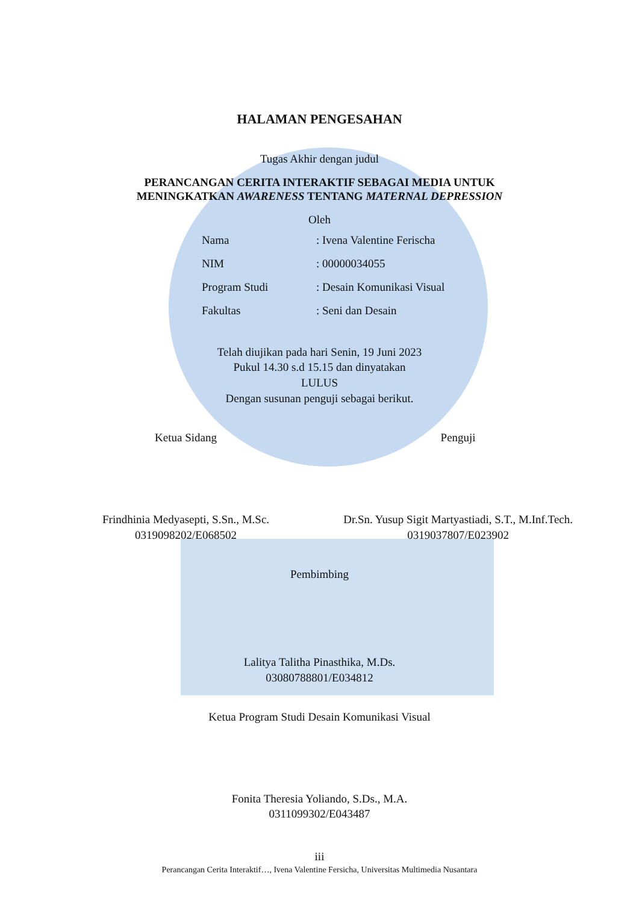HALAMAN PENGESAHAN
Tugas Akhir dengan judul
PERANCANGAN CERITA INTERAKTIF SEBAGAI MEDIA UNTUK
MENINGKATKAN AWARENESS TENTANG MATERNAL DEPRESSION
Oleh
Nama: Ivena Valentine Ferischa
NIM: 00000034055
Program Studi: Desain Komunikasi Visual
Fakultas: Seni dan Desain
Telah diujikan pada hari Senin, 19 Juni 2023
Pukul 14.30 s.d 15.15 dan dinyatakan
LULUS
Dengan susunan penguji sebagai berikut.
Ketua Sidang
Frindhinia Medyasepti, S.Sn., M.Sc.
0319098202/E068502
Penguji
Dr.Sn. Yusup Sigit Martyastiadi, S.T., M.Inf.Tech.
0319037807/E023902
Pembimbing
Lalitya Talitha Pinasthika, M.Ds.
03080788801/E034812
Ketua Program Studi Desain Komunikasi Visual
Fonita Theresia Yoliando, S.Ds., M.A.
0311099302/E043487
iii
Perancangan Cerita Interaktif…, Ivena Valentine Fersicha, Universitas Multimedia Nusantara